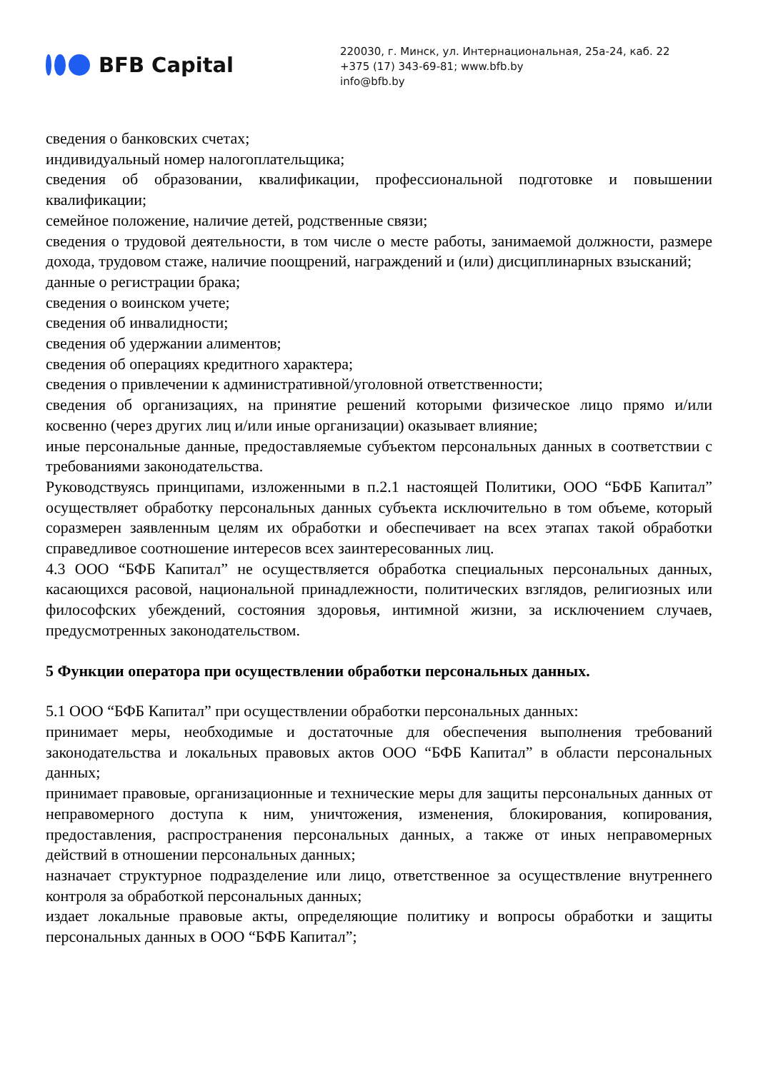BFB Capital
220030, г. Минск, ул. Интернациональная, 25а-24, каб. 22
+375 (17) 343-69-81; www.bfb.by
info@bfb.by
сведения о банковских счетах;
индивидуальный номер налогоплательщика;
сведения об образовании, квалификации, профессиональной подготовке и повышении квалификации;
семейное положение, наличие детей, родственные связи;
сведения о трудовой деятельности, в том числе о месте работы, занимаемой должности, размере дохода, трудовом стаже, наличие поощрений, награждений и (или) дисциплинарных взысканий;
данные о регистрации брака;
сведения о воинском учете;
сведения об инвалидности;
сведения об удержании алиментов;
сведения об операциях кредитного характера;
сведения о привлечении к административной/уголовной ответственности;
сведения об организациях, на принятие решений которыми физическое лицо прямо и/или косвенно (через других лиц и/или иные организации) оказывает влияние;
иные персональные данные, предоставляемые субъектом персональных данных в соответствии с требованиями законодательства.
Руководствуясь принципами, изложенными в п.2.1 настоящей Политики, ООО “БФБ Капитал” осуществляет обработку персональных данных субъекта исключительно в том объеме, который соразмерен заявленным целям их обработки и обеспечивает на всех этапах такой обработки справедливое соотношение интересов всех заинтересованных лиц.
4.3 ООО “БФБ Капитал” не осуществляется обработка специальных персональных данных, касающихся расовой, национальной принадлежности, политических взглядов, религиозных или философских убеждений, состояния здоровья, интимной жизни, за исключением случаев, предусмотренных законодательством.
5 Функции оператора при осуществлении обработки персональных данных.
5.1 ООО “БФБ Капитал” при осуществлении обработки персональных данных:
принимает меры, необходимые и достаточные для обеспечения выполнения требований законодательства и локальных правовых актов ООО “БФБ Капитал” в области персональных данных;
принимает правовые, организационные и технические меры для защиты персональных данных от неправомерного доступа к ним, уничтожения, изменения, блокирования, копирования, предоставления, распространения персональных данных, а также от иных неправомерных действий в отношении персональных данных;
назначает структурное подразделение или лицо, ответственное за осуществление внутреннего контроля за обработкой персональных данных;
издает локальные правовые акты, определяющие политику и вопросы обработки и защиты персональных данных в ООО “БФБ Капитал”;